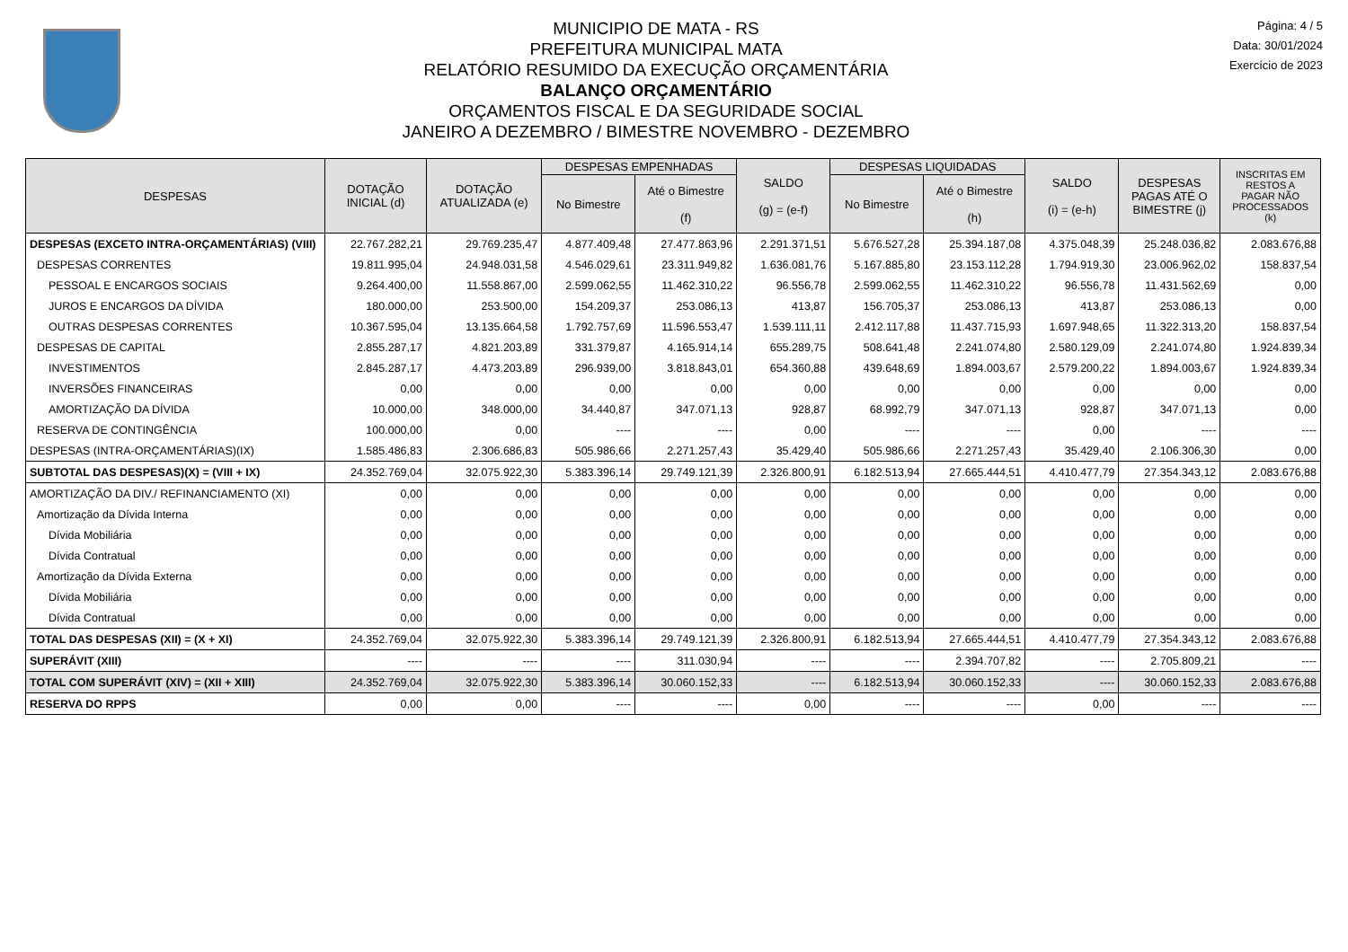MUNICIPIO DE MATA - RS
PREFEITURA MUNICIPAL MATA
RELATÓRIO RESUMIDO DA EXECUÇÃO ORÇAMENTÁRIA
BALANÇO ORÇAMENTÁRIO
ORÇAMENTOS FISCAL E DA SEGURIDADE SOCIAL
JANEIRO A DEZEMBRO / BIMESTRE NOVEMBRO - DEZEMBRO
Página: 4 / 5
Data: 30/01/2024
Exercício de 2023
| DESPESAS | DOTAÇÃO INICIAL (d) | DOTAÇÃO ATUALIZADA (e) | DESPESAS EMPENHADAS | | SALDO (g) = (e-f) | DESPESAS LIQUIDADAS | | SALDO (i) = (e-h) | DESPESAS PAGAS ATÉ O BIMESTRE (j) | INSCRITAS EM RESTOS A PAGAR NÃO PROCESSADOS (k) |
| --- | --- | --- | --- | --- | --- | --- | --- | --- | --- | --- |
| | | | No Bimestre | Até o Bimestre (f) | | No Bimestre | Até o Bimestre (h) | | | |
| DESPESAS (EXCETO INTRA-ORÇAMENTÁRIAS) (VIII) | 22.767.282,21 | 29.769.235,47 | 4.877.409,48 | 27.477.863,96 | 2.291.371,51 | 5.676.527,28 | 25.394.187,08 | 4.375.048,39 | 25.248.036,82 | 2.083.676,88 |
| DESPESAS CORRENTES | 19.811.995,04 | 24.948.031,58 | 4.546.029,61 | 23.311.949,82 | 1.636.081,76 | 5.167.885,80 | 23.153.112,28 | 1.794.919,30 | 23.006.962,02 | 158.837,54 |
| PESSOAL E ENCARGOS SOCIAIS | 9.264.400,00 | 11.558.867,00 | 2.599.062,55 | 11.462.310,22 | 96.556,78 | 2.599.062,55 | 11.462.310,22 | 96.556,78 | 11.431.562,69 | 0,00 |
| JUROS E ENCARGOS DA DÍVIDA | 180.000,00 | 253.500,00 | 154.209,37 | 253.086,13 | 413,87 | 156.705,37 | 253.086,13 | 413,87 | 253.086,13 | 0,00 |
| OUTRAS DESPESAS CORRENTES | 10.367.595,04 | 13.135.664,58 | 1.792.757,69 | 11.596.553,47 | 1.539.111,11 | 2.412.117,88 | 11.437.715,93 | 1.697.948,65 | 11.322.313,20 | 158.837,54 |
| DESPESAS DE CAPITAL | 2.855.287,17 | 4.821.203,89 | 331.379,87 | 4.165.914,14 | 655.289,75 | 508.641,48 | 2.241.074,80 | 2.580.129,09 | 2.241.074,80 | 1.924.839,34 |
| INVESTIMENTOS | 2.845.287,17 | 4.473.203,89 | 296.939,00 | 3.818.843,01 | 654.360,88 | 439.648,69 | 1.894.003,67 | 2.579.200,22 | 1.894.003,67 | 1.924.839,34 |
| INVERSÕES FINANCEIRAS | 0,00 | 0,00 | 0,00 | 0,00 | 0,00 | 0,00 | 0,00 | 0,00 | 0,00 | 0,00 |
| AMORTIZAÇÃO DA DÍVIDA | 10.000,00 | 348.000,00 | 34.440,87 | 347.071,13 | 928,87 | 68.992,79 | 347.071,13 | 928,87 | 347.071,13 | 0,00 |
| RESERVA DE CONTINGÊNCIA | 100.000,00 | 0,00 | ---- | ---- | 0,00 | ---- | ---- | 0,00 | ---- | ---- |
| DESPESAS (INTRA-ORÇAMENTÁRIAS)(IX) | 1.585.486,83 | 2.306.686,83 | 505.986,66 | 2.271.257,43 | 35.429,40 | 505.986,66 | 2.271.257,43 | 35.429,40 | 2.106.306,30 | 0,00 |
| SUBTOTAL DAS DESPESAS)(X) = (VIII + IX) | 24.352.769,04 | 32.075.922,30 | 5.383.396,14 | 29.749.121,39 | 2.326.800,91 | 6.182.513,94 | 27.665.444,51 | 4.410.477,79 | 27.354.343,12 | 2.083.676,88 |
| AMORTIZAÇÃO DA DIV./ REFINANCIAMENTO (XI) | 0,00 | 0,00 | 0,00 | 0,00 | 0,00 | 0,00 | 0,00 | 0,00 | 0,00 | 0,00 |
| Amortização da Dívida Interna | 0,00 | 0,00 | 0,00 | 0,00 | 0,00 | 0,00 | 0,00 | 0,00 | 0,00 | 0,00 |
| Dívida Mobiliária | 0,00 | 0,00 | 0,00 | 0,00 | 0,00 | 0,00 | 0,00 | 0,00 | 0,00 | 0,00 |
| Dívida Contratual | 0,00 | 0,00 | 0,00 | 0,00 | 0,00 | 0,00 | 0,00 | 0,00 | 0,00 | 0,00 |
| Amortização da Dívida Externa | 0,00 | 0,00 | 0,00 | 0,00 | 0,00 | 0,00 | 0,00 | 0,00 | 0,00 | 0,00 |
| Dívida Mobiliária | 0,00 | 0,00 | 0,00 | 0,00 | 0,00 | 0,00 | 0,00 | 0,00 | 0,00 | 0,00 |
| Dívida Contratual | 0,00 | 0,00 | 0,00 | 0,00 | 0,00 | 0,00 | 0,00 | 0,00 | 0,00 | 0,00 |
| TOTAL DAS DESPESAS (XII) = (X + XI) | 24.352.769,04 | 32.075.922,30 | 5.383.396,14 | 29.749.121,39 | 2.326.800,91 | 6.182.513,94 | 27.665.444,51 | 4.410.477,79 | 27.354.343,12 | 2.083.676,88 |
| SUPERÁVIT (XIII) | ---- | ---- | ---- | 311.030,94 | ---- | ---- | 2.394.707,82 | ---- | 2.705.809,21 | ---- |
| TOTAL COM SUPERÁVIT (XIV) = (XII + XIII) | 24.352.769,04 | 32.075.922,30 | 5.383.396,14 | 30.060.152,33 | ---- | 6.182.513,94 | 30.060.152,33 | ---- | 30.060.152,33 | 2.083.676,88 |
| RESERVA DO RPPS | 0,00 | 0,00 | ---- | ---- | 0,00 | ---- | ---- | 0,00 | ---- | ---- |